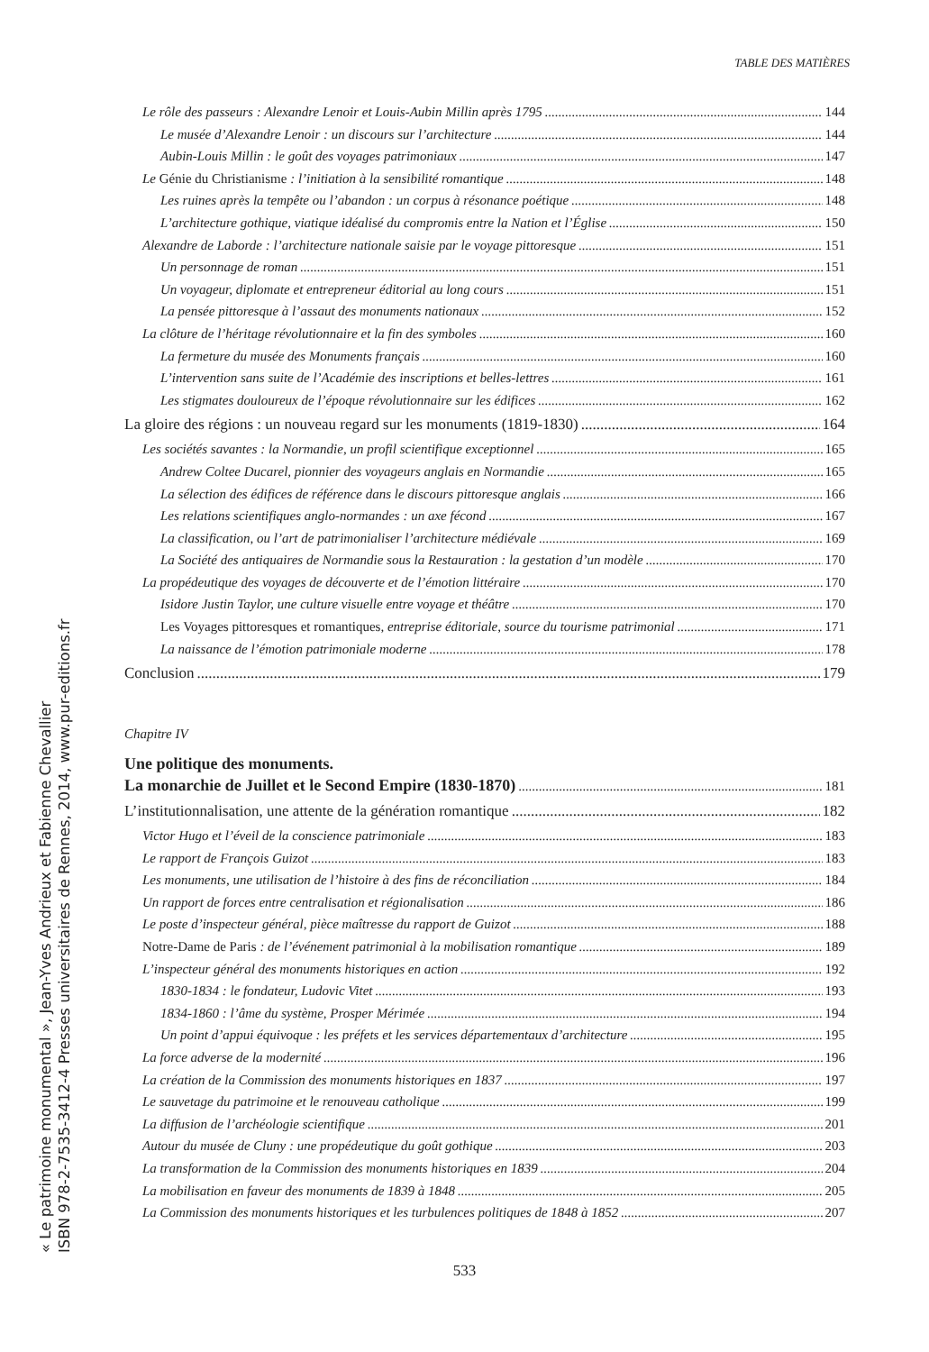TABLE DES MATIÈRES
« Le patrimoine monumental », Jean-Yves Andrieux et Fabienne Chevallier
ISBN 978-2-7535-3412-4 Presses universitaires de Rennes, 2014, www.pur-editions.fr
Le rôle des passeurs : Alexandre Lenoir et Louis-Aubin Millin après 1795 144
Le musée d’Alexandre Lenoir : un discours sur l’architecture 144
Aubin-Louis Millin : le goût des voyages patrimoniaux 147
Le Génie du Christianisme : l’initiation à la sensibilité romantique 148
Les ruines après la tempête ou l’abandon : un corpus à résonance poétique 148
L’architecture gothique, viatique idéalisé du compromis entre la Nation et l’Église 150
Alexandre de Laborde : l’architecture nationale saisie par le voyage pittoresque 151
Un personnage de roman 151
Un voyageur, diplomate et entrepreneur éditorial au long cours 151
La pensée pittoresque à l’assaut des monuments nationaux 152
La clôture de l’héritage révolutionnaire et la fin des symboles 160
La fermeture du musée des Monuments français 160
L’intervention sans suite de l’Académie des inscriptions et belles-lettres 161
Les stigmates douloureux de l’époque révolutionnaire sur les édifices 162
La gloire des régions : un nouveau regard sur les monuments (1819-1830) 164
Les sociétés savantes : la Normandie, un profil scientifique exceptionnel 165
Andrew Coltee Ducarel, pionnier des voyageurs anglais en Normandie 165
La sélection des édifices de référence dans le discours pittoresque anglais 166
Les relations scientifiques anglo-normandes : un axe fécond 167
La classification, ou l’art de patrimonialiser l’architecture médiévale 169
La Société des antiquaires de Normandie sous la Restauration : la gestation d’un modèle 170
La propédeutique des voyages de découverte et de l’émotion littéraire 170
Isidore Justin Taylor, une culture visuelle entre voyage et théâtre 170
Les Voyages pittoresques et romantiques, entreprise éditoriale, source du tourisme patrimonial 171
La naissance de l’émotion patrimoniale moderne 178
Conclusion 179
Chapitre IV
Une politique des monuments.
La monarchie de Juillet et le Second Empire (1830-1870) 181
L’institutionnalisation, une attente de la génération romantique 182
Victor Hugo et l’éveil de la conscience patrimoniale 183
Le rapport de François Guizot 183
Les monuments, une utilisation de l’histoire à des fins de réconciliation 184
Un rapport de forces entre centralisation et régionalisation 186
Le poste d’inspecteur général, pièce maîtresse du rapport de Guizot 188
Notre-Dame de Paris : de l’événement patrimonial à la mobilisation romantique 189
L’inspecteur général des monuments historiques en action 192
1830-1834 : le fondateur, Ludovic Vitet 193
1834-1860 : l’âme du système, Prosper Mérimée 194
Un point d’appui équivoque : les préfets et les services départementaux d’architecture 195
La force adverse de la modernité 196
La création de la Commission des monuments historiques en 1837 197
Le sauvetage du patrimoine et le renouveau catholique 199
La diffusion de l’archéologie scientifique 201
Autour du musée de Cluny : une propédeutique du goût gothique 203
La transformation de la Commission des monuments historiques en 1839 204
La mobilisation en faveur des monuments de 1839 à 1848 205
La Commission des monuments historiques et les turbulences politiques de 1848 à 1852 207
533